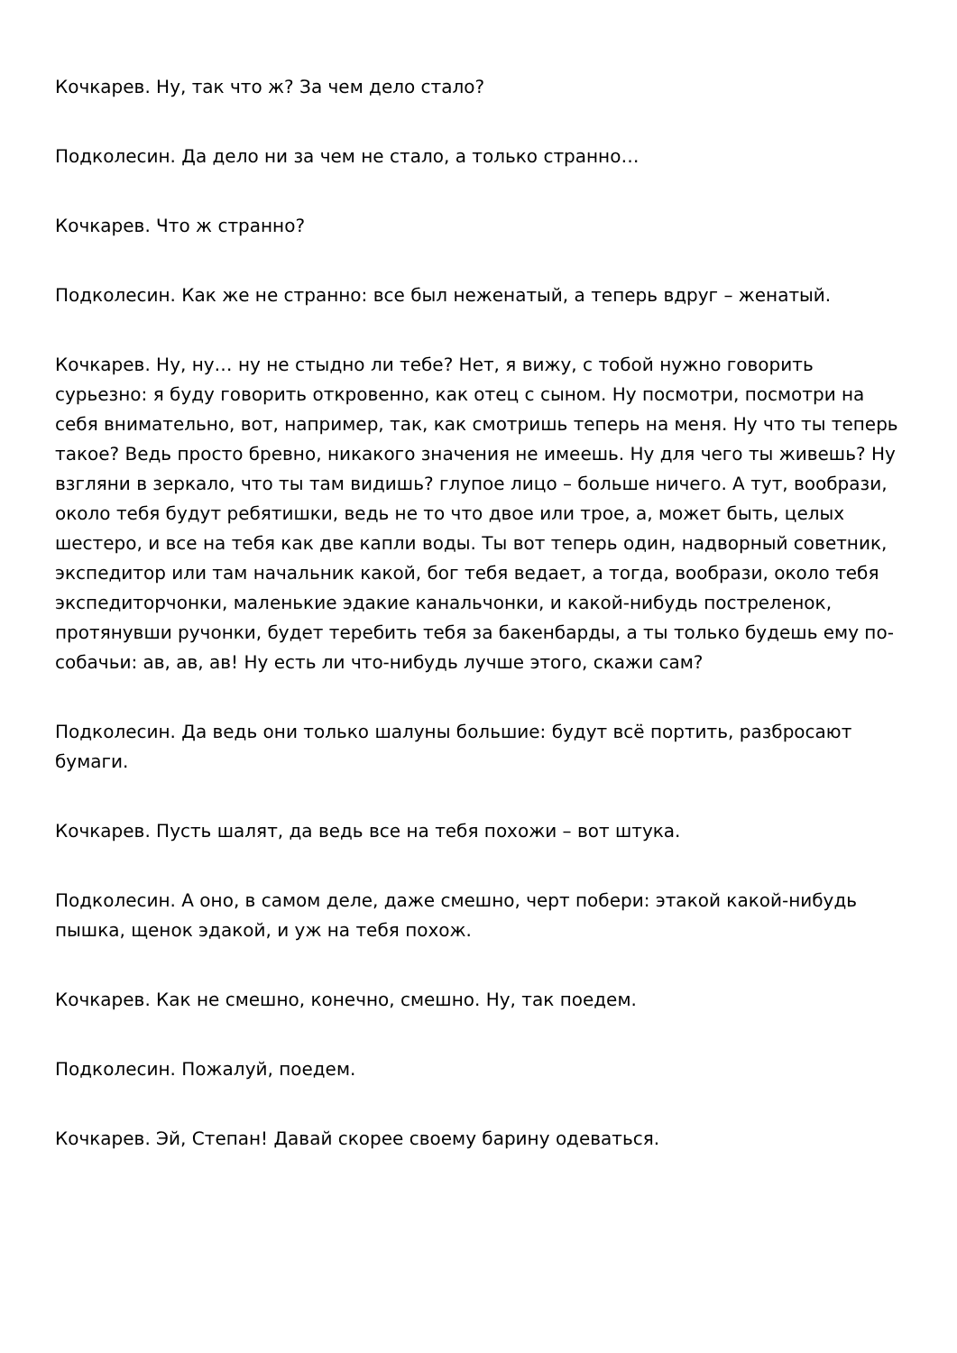Кочкарев. Ну, так что ж? За чем дело стало?
Подколесин. Да дело ни за чем не стало, а только странно…
Кочкарев. Что ж странно?
Подколесин. Как же не странно: все был неженатый, а теперь вдруг – женатый.
Кочкарев. Ну, ну… ну не стыдно ли тебе? Нет, я вижу, с тобой нужно говорить сурьезно: я буду говорить откровенно, как отец с сыном. Ну посмотри, посмотри на себя внимательно, вот, например, так, как смотришь теперь на меня. Ну что ты теперь такое? Ведь просто бревно, никакого значения не имеешь. Ну для чего ты живешь? Ну взгляни в зеркало, что ты там видишь? глупое лицо – больше ничего. А тут, вообрази, около тебя будут ребятишки, ведь не то что двое или трое, а, может быть, целых шестеро, и все на тебя как две капли воды. Ты вот теперь один, надворный советник, экспедитор или там начальник какой, бог тебя ведает, а тогда, вообрази, около тебя экспедиторчонки, маленькие эдакие канальчонки, и какой-нибудь постреленок, протянувши ручонки, будет теребить тебя за бакенбарды, а ты только будешь ему по-собачьи: ав, ав, ав! Ну есть ли что-нибудь лучше этого, скажи сам?
Подколесин. Да ведь они только шалуны большие: будут всё портить, разбросают бумаги.
Кочкарев. Пусть шалят, да ведь все на тебя похожи – вот штука.
Подколесин. А оно, в самом деле, даже смешно, черт побери: этакой какой-нибудь пышка, щенок эдакой, и уж на тебя похож.
Кочкарев. Как не смешно, конечно, смешно. Ну, так поедем.
Подколесин. Пожалуй, поедем.
Кочкарев. Эй, Степан! Давай скорее своему барину одеваться.